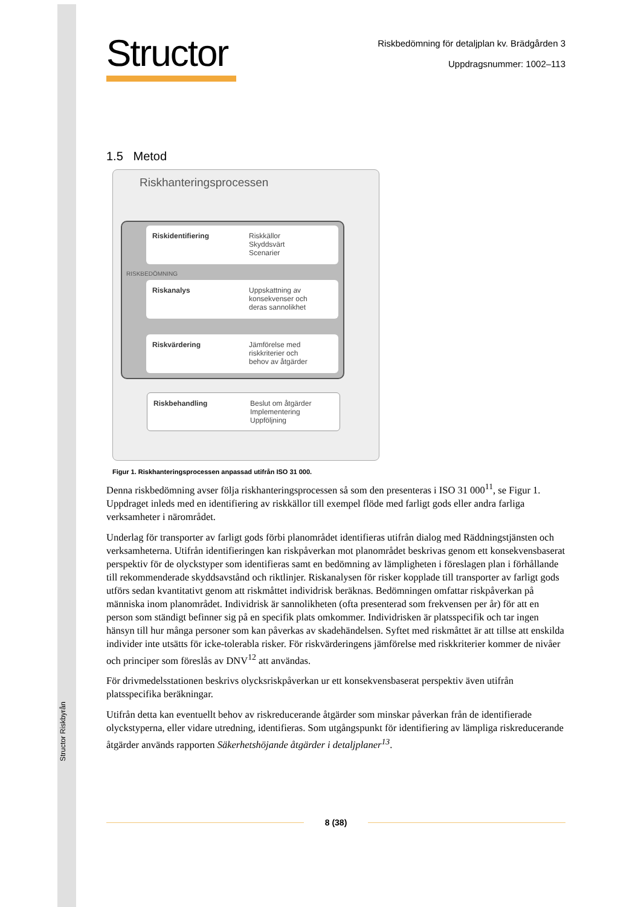Structor Riskbyrån
Structor
Riskbedömning för detaljplan kv. Brädgården 3
Uppdragsnummer: 1002–113
1.5 Metod
Riskhanteringsprocessen
Riskidentifiering Riskkällor
Skyddsvärt
Scenarier
Riskanalys Uppskattning av
konsekvenser och
deras sannolikhet
Riskvärdering Jämförelse med
riskkriterier och
behov av åtgärder
RISKBEDÖMNING
Riskbehandling Beslut om åtgärder
Implementering
Uppföljning
Figur 1. Riskhanteringsprocessen anpassad utifrån ISO 31 000.
Denna riskbedömning avser följa riskhanteringsprocessen så som den presenteras i ISO 31 000<sup>11</sup>, se Figur 1. Uppdraget inleds med en identifiering av riskkällor till exempel flöde med farligt gods eller andra farliga verksamheter i närområdet.
Underlag för transporter av farligt gods förbi planområdet identifieras utifrån dialog med Räddningstjänsten och verksamheterna. Utifrån identifieringen kan riskpåverkan mot planområdet beskrivas genom ett konsekvensbaserat perspektiv för de olyckstyper som identifieras samt en bedömning av lämpligheten i föreslagen plan i förhållande till rekommenderade skyddsavstånd och riktlinjer. Riskanalysen för risker kopplade till transporter av farligt gods utförs sedan kvantitativt genom att riskmåttet individrisk beräknas. Bedömningen omfattar riskpåverkan på människa inom planområdet. Individrisk är sannolikheten (ofta presenterad som frekvensen per år) för att en person som ständigt befinner sig på en specifik plats omkommer. Individrisken är platsspecifik och tar ingen hänsyn till hur många personer som kan påverkas av skadehändelsen. Syftet med riskmåttet är att tillse att enskilda individer inte utsätts för icke-tolerabla risker. För riskvärderingens jämförelse med riskkriterier kommer de nivåer och principer som föreslås av DNV<sup>12</sup> att användas.
För drivmedelsstationen beskrivs olycksriskpåverkan ur ett konsekvensbaserat perspektiv även utifrån platsspecifika beräkningar.
Utifrån detta kan eventuellt behov av riskreducerande åtgärder som minskar påverkan från de identifierade olyckstyperna, eller vidare utredning, identifieras. Som utgångspunkt för identifiering av lämpliga riskreducerande åtgärder används rapporten Säkerhetshöjande åtgärder i detaljplaner<sup>13</sup>.
8 (38)